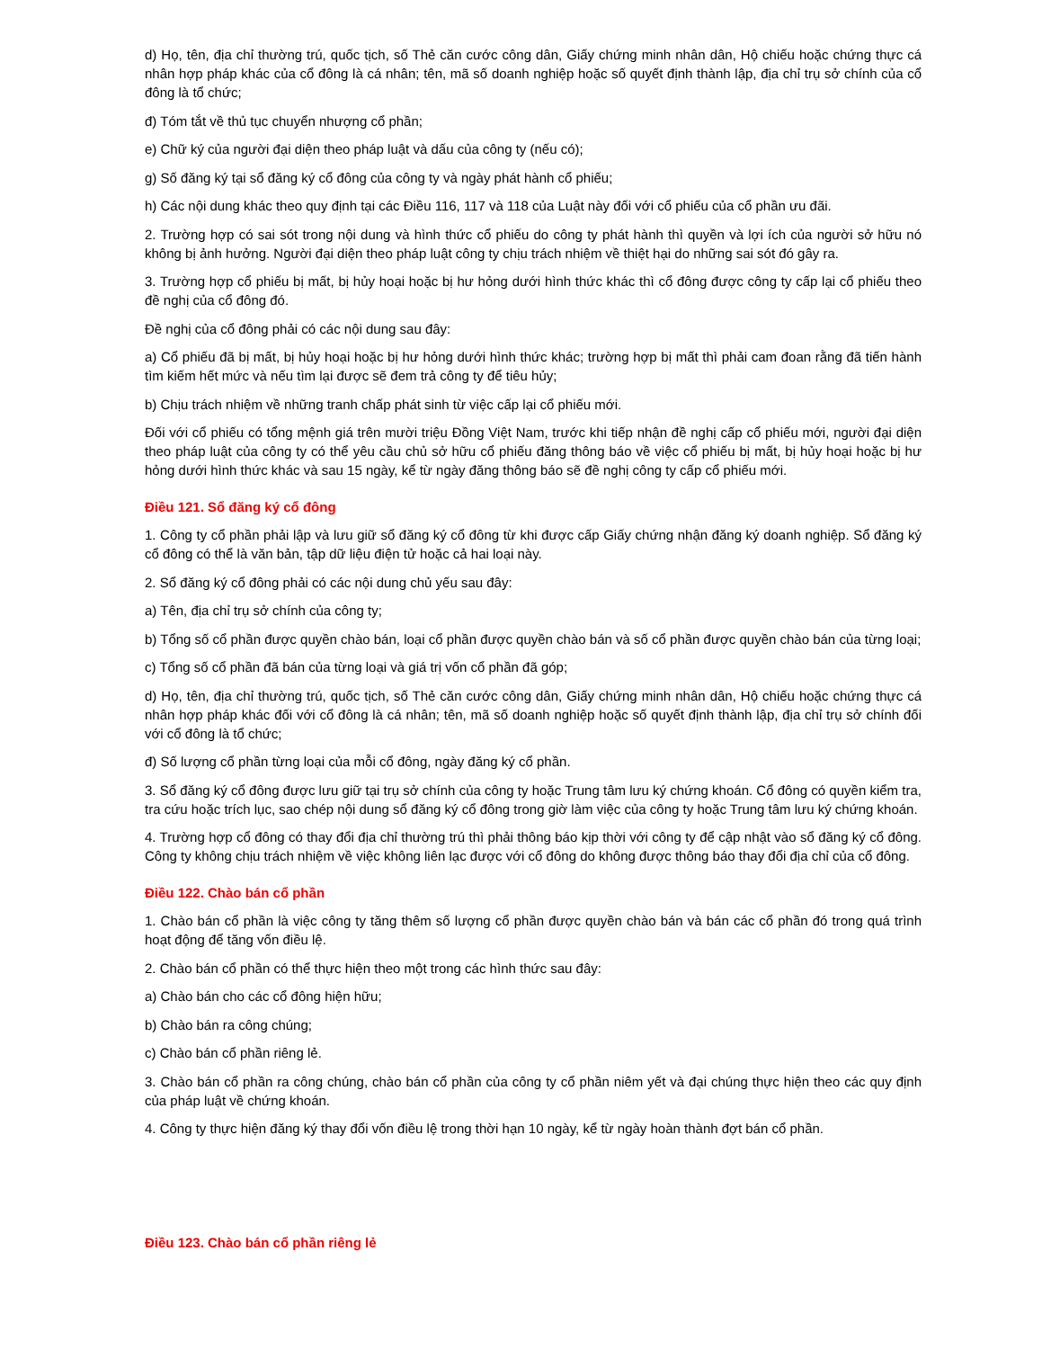d) Họ, tên, địa chỉ thường trú, quốc tịch, số Thẻ căn cước công dân, Giấy chứng minh nhân dân, Hộ chiếu hoặc chứng thực cá nhân hợp pháp khác của cổ đông là cá nhân; tên, mã số doanh nghiệp hoặc số quyết định thành lập, địa chỉ trụ sở chính của cổ đông là tổ chức;
đ) Tóm tắt về thủ tục chuyển nhượng cổ phần;
e) Chữ ký của người đại diện theo pháp luật và dấu của công ty (nếu có);
g) Số đăng ký tại sổ đăng ký cổ đông của công ty và ngày phát hành cổ phiếu;
h) Các nội dung khác theo quy định tại các Điều 116, 117 và 118 của Luật này đối với cổ phiếu của cổ phần ưu đãi.
2. Trường hợp có sai sót trong nội dung và hình thức cổ phiếu do công ty phát hành thì quyền và lợi ích của người sở hữu nó không bị ảnh hưởng. Người đại diện theo pháp luật công ty chịu trách nhiệm về thiệt hại do những sai sót đó gây ra.
3. Trường hợp cổ phiếu bị mất, bị hủy hoại hoặc bị hư hỏng dưới hình thức khác thì cổ đông được công ty cấp lại cổ phiếu theo đề nghị của cổ đông đó.
Đề nghị của cổ đông phải có các nội dung sau đây:
a) Cổ phiếu đã bị mất, bị hủy hoại hoặc bị hư hỏng dưới hình thức khác; trường hợp bị mất thì phải cam đoan rằng đã tiến hành tìm kiếm hết mức và nếu tìm lại được sẽ đem trả công ty để tiêu hủy;
b) Chịu trách nhiệm về những tranh chấp phát sinh từ việc cấp lại cổ phiếu mới.
Đối với cổ phiếu có tổng mệnh giá trên mười triệu Đồng Việt Nam, trước khi tiếp nhận đề nghị cấp cổ phiếu mới, người đại diện theo pháp luật của công ty có thể yêu cầu chủ sở hữu cổ phiếu đăng thông báo về việc cổ phiếu bị mất, bị hủy hoại hoặc bị hư hỏng dưới hình thức khác và sau 15 ngày, kể từ ngày đăng thông báo sẽ đề nghị công ty cấp cổ phiếu mới.
Điều 121. Sổ đăng ký cổ đông
1. Công ty cổ phần phải lập và lưu giữ sổ đăng ký cổ đông từ khi được cấp Giấy chứng nhận đăng ký doanh nghiệp. Sổ đăng ký cổ đông có thể là văn bản, tập dữ liệu điện tử hoặc cả hai loại này.
2. Sổ đăng ký cổ đông phải có các nội dung chủ yếu sau đây:
a) Tên, địa chỉ trụ sở chính của công ty;
b) Tổng số cổ phần được quyền chào bán, loại cổ phần được quyền chào bán và số cổ phần được quyền chào bán của từng loại;
c) Tổng số cổ phần đã bán của từng loại và giá trị vốn cổ phần đã góp;
d) Họ, tên, địa chỉ thường trú, quốc tịch, số Thẻ căn cước công dân, Giấy chứng minh nhân dân, Hộ chiếu hoặc chứng thực cá nhân hợp pháp khác đối với cổ đông là cá nhân; tên, mã số doanh nghiệp hoặc số quyết định thành lập, địa chỉ trụ sở chính đối với cổ đông là tổ chức;
đ) Số lượng cổ phần từng loại của mỗi cổ đông, ngày đăng ký cổ phần.
3. Sổ đăng ký cổ đông được lưu giữ tại trụ sở chính của công ty hoặc Trung tâm lưu ký chứng khoán. Cổ đông có quyền kiểm tra, tra cứu hoặc trích lục, sao chép nội dung sổ đăng ký cổ đông trong giờ làm việc của công ty hoặc Trung tâm lưu ký chứng khoán.
4. Trường hợp cổ đông có thay đổi địa chỉ thường trú thì phải thông báo kịp thời với công ty để cập nhật vào sổ đăng ký cổ đông. Công ty không chịu trách nhiệm về việc không liên lạc được với cổ đông do không được thông báo thay đổi địa chỉ của cổ đông.
Điều 122. Chào bán cổ phần
1. Chào bán cổ phần là việc công ty tăng thêm số lượng cổ phần được quyền chào bán và bán các cổ phần đó trong quá trình hoạt động để tăng vốn điều lệ.
2. Chào bán cổ phần có thể thực hiện theo một trong các hình thức sau đây:
a) Chào bán cho các cổ đông hiện hữu;
b) Chào bán ra công chúng;
c) Chào bán cổ phần riêng lẻ.
3. Chào bán cổ phần ra công chúng, chào bán cổ phần của công ty cổ phần niêm yết và đại chúng thực hiện theo các quy định của pháp luật về chứng khoán.
4. Công ty thực hiện đăng ký thay đổi vốn điều lệ trong thời hạn 10 ngày, kể từ ngày hoàn thành đợt bán cổ phần.
Điều 123. Chào bán cổ phần riêng lẻ